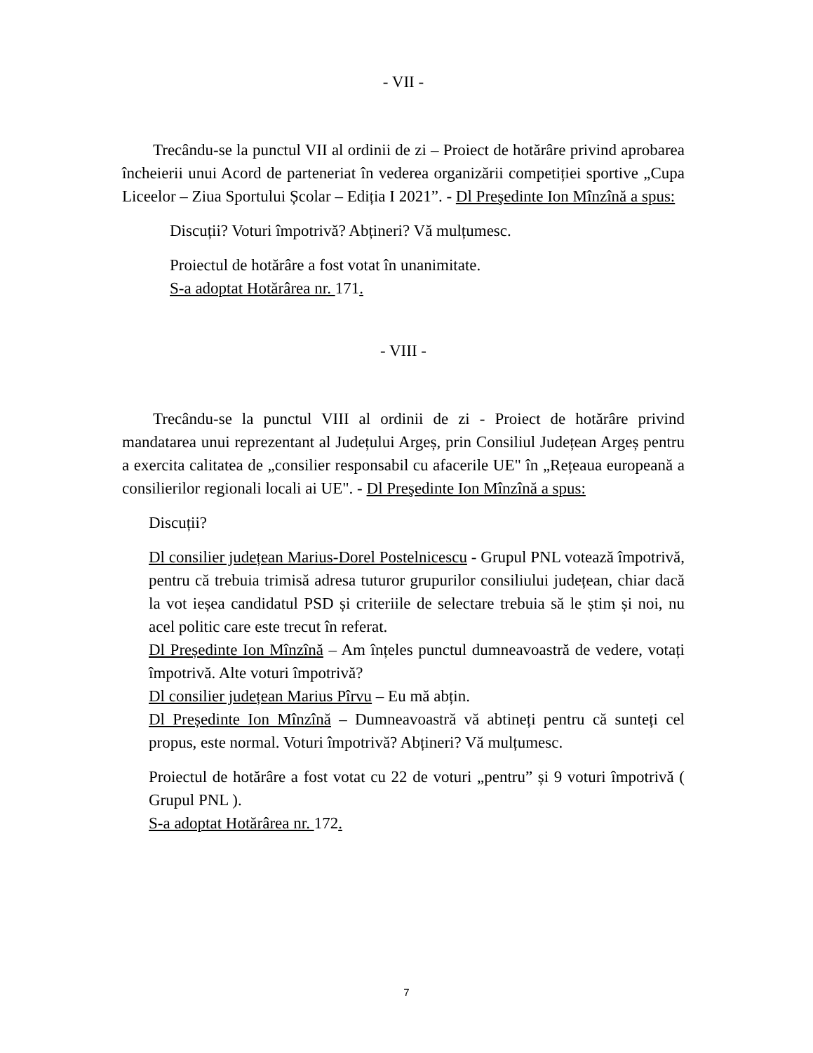- VII -
Trecându-se la punctul VII al ordinii de zi – Proiect de hotărâre privind aprobarea încheierii unui Acord de parteneriat în vederea organizării competiției sportive „Cupa Liceelor – Ziua Sportului Școlar – Ediția I 2021”. - Dl Preşedinte Ion Mînzînă a spus:
Discuții? Voturi împotrivă? Abțineri? Vă mulțumesc.
Proiectul de hotărâre a fost votat în unanimitate.
S-a adoptat Hotărârea nr. 171.
- VIII -
Trecându-se la punctul VIII al ordinii de zi - Proiect de hotărâre privind mandatarea unui reprezentant al Județului Argeș, prin Consiliul Județean Argeș pentru a exercita calitatea de „consilier responsabil cu afacerile UE" în „Rețeaua europeană a consilierilor regionali locali ai UE". - Dl Preşedinte Ion Mînzînă a spus:
Discuții?
Dl consilier județean Marius-Dorel Postelnicescu - Grupul PNL votează împotrivă, pentru că trebuia trimisă adresa tuturor grupurilor consiliului județean, chiar dacă la vot ieșea candidatul PSD și criteriile de selectare trebuia să le știm și noi, nu acel politic care este trecut în referat.
Dl Președinte Ion Mînzînă – Am înțeles punctul dumneavoastră de vedere, votați împotrivă. Alte voturi împotrivă?
Dl consilier județean Marius Pîrvu – Eu mă abțin.
Dl Președinte Ion Mînzînă – Dumneavoastră vă abtineți pentru că sunteți cel propus, este normal. Voturi împotrivă? Abțineri? Vă mulțumesc.
Proiectul de hotărâre a fost votat cu 22 de voturi „pentru” și 9 voturi împotrivă ( Grupul PNL ).
S-a adoptat Hotărârea nr. 172.
7